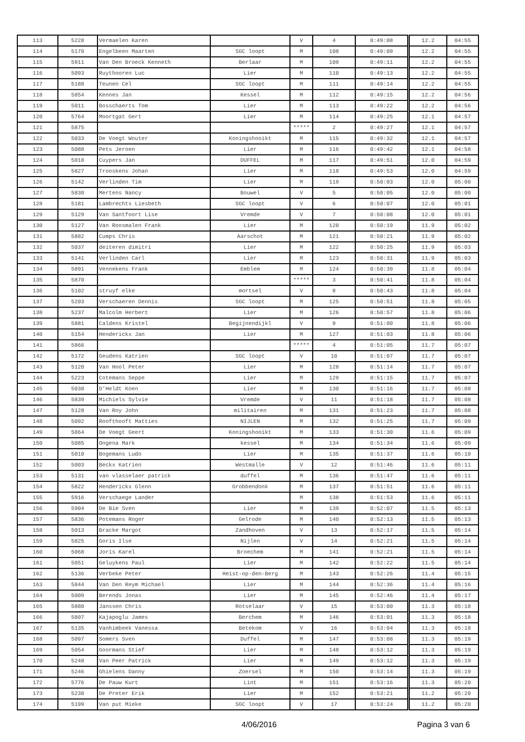| 113 | 5228 | Vermaelen Karen | | V | 4 | 0:49:08 | 12.2 | 04:55 |
| 114 | 5170 | Engelbeen Maarten | SGC loopt | M | 108 | 0:49:09 | 12.2 | 04:55 |
| 115 | 5911 | Van Den Broeck Kenneth | Berlaar | M | 109 | 0:49:11 | 12.2 | 04:55 |
| 116 | 5093 | Ruythooren Luc | Lier | M | 110 | 0:49:13 | 12.2 | 04:55 |
| 117 | 5188 | Teunen Cel | SGC loopt | M | 111 | 0:49:14 | 12.2 | 04:55 |
| 118 | 5854 | Kennes Jan | Kessel | M | 112 | 0:49:15 | 12.2 | 04:56 |
| 119 | 5011 | Bosschaerts Tom | Lier | M | 113 | 0:49:22 | 12.2 | 04:56 |
| 120 | 5764 | Moortgat Gert | Lier | M | 114 | 0:49:25 | 12.1 | 04:57 |
| 121 | 5875 | | | ***** | 2 | 0:49:27 | 12.1 | 04:57 |
| 122 | 5033 | De Voegt Wouter | Koningshooikt | M | 115 | 0:49:32 | 12.1 | 04:57 |
| 123 | 5088 | Pets Jeroen | Lier | M | 116 | 0:49:42 | 12.1 | 04:58 |
| 124 | 5018 | Cuypers Jan | DUFFEL | M | 117 | 0:49:51 | 12.0 | 04:59 |
| 125 | 5827 | Trooskens Johan | Lier | M | 118 | 0:49:53 | 12.0 | 04:59 |
| 126 | 5142 | Verlinden Tim | Lier | M | 119 | 0:50:03 | 12.0 | 05:00 |
| 127 | 5830 | Mertens Nancy | Bouwel | V | 5 | 0:50:05 | 12.0 | 05:00 |
| 128 | 5181 | Lambrechts Liesbeth | SGC loopt | V | 6 | 0:50:07 | 12.0 | 05:01 |
| 129 | 5129 | Van Santfoort Lise | Vremde | V | 7 | 0:50:08 | 12.0 | 05:01 |
| 130 | 5127 | Van Roosmalen Frank | Lier | M | 120 | 0:50:19 | 11.9 | 05:02 |
| 131 | 5882 | Cumps Chris | Aarschot | M | 121 | 0:50:21 | 11.9 | 05:02 |
| 132 | 5037 | deiteren dimitri | Lier | M | 122 | 0:50:25 | 11.9 | 05:03 |
| 133 | 5141 | Verlinden Carl | Lier | M | 123 | 0:50:31 | 11.9 | 05:03 |
| 134 | 5891 | Vennekens Frank | Emblem | M | 124 | 0:50:39 | 11.8 | 05:04 |
| 135 | 5870 | | | ***** | 3 | 0:50:41 | 11.8 | 05:04 |
| 136 | 5102 | struyf elke | mortsel | V | 8 | 0:50:43 | 11.8 | 05:04 |
| 137 | 5203 | Verschaeren Dennis | SGC loopt | M | 125 | 0:50:51 | 11.8 | 05:05 |
| 138 | 5237 | Malcolm Herbert | Lier | M | 126 | 0:50:57 | 11.8 | 05:06 |
| 139 | 5881 | Caldens Kristel | Begijnendijkl | V | 9 | 0:51:00 | 11.8 | 05:06 |
| 140 | 5154 | Henderickx Jan | Lier | M | 127 | 0:51:03 | 11.8 | 05:06 |
| 141 | 5866 | | | ***** | 4 | 0:51:05 | 11.7 | 05:07 |
| 142 | 5172 | Geudens Katrien | SGC loopt | V | 10 | 0:51:07 | 11.7 | 05:07 |
| 143 | 5120 | Van Hool Peter | Lier | M | 128 | 0:51:14 | 11.7 | 05:07 |
| 144 | 5223 | Cotemans Seppe | Lier | M | 129 | 0:51:15 | 11.7 | 05:07 |
| 145 | 5038 | D'Heldt Koen | Lier | M | 130 | 0:51:16 | 11.7 | 05:08 |
| 146 | 5839 | Michiels Sylvie | Vremde | V | 11 | 0:51:18 | 11.7 | 05:08 |
| 147 | 5128 | Van Roy John | militairen | M | 131 | 0:51:23 | 11.7 | 05:08 |
| 148 | 5092 | Roofthooft Matties | NIJLEN | M | 132 | 0:51:25 | 11.7 | 05:09 |
| 149 | 5864 | De Voegt Geert | Koningshooikt | M | 133 | 0:51:30 | 11.6 | 05:09 |
| 150 | 5085 | Ongena Mark | kessel | M | 134 | 0:51:34 | 11.6 | 05:09 |
| 151 | 5010 | Bogemans Ludo | Lier | M | 135 | 0:51:37 | 11.6 | 05:10 |
| 152 | 5003 | Beckx Katrien | Westmalle | V | 12 | 0:51:46 | 11.6 | 05:11 |
| 153 | 5131 | van vlasselaer patrick | duffel | M | 136 | 0:51:47 | 11.6 | 05:11 |
| 154 | 5822 | Henderickx Glenn | Grobbendonk | M | 137 | 0:51:51 | 11.6 | 05:11 |
| 155 | 5916 | Verschaege Lander | | M | 138 | 0:51:53 | 11.6 | 05:11 |
| 156 | 5904 | De Bie Sven | Lier | M | 139 | 0:52:07 | 11.5 | 05:13 |
| 157 | 5836 | Potemans Roger | Gelrode | M | 140 | 0:52:13 | 11.5 | 05:13 |
| 158 | 5013 | Bracke Margot | Zandhoven | V | 13 | 0:52:17 | 11.5 | 05:14 |
| 159 | 5825 | Goris Ilse | Nijlen | V | 14 | 0:52:21 | 11.5 | 05:14 |
| 160 | 5068 | Joris Karel | Broechem | M | 141 | 0:52:21 | 11.5 | 05:14 |
| 161 | 5051 | Geluykens Paul | Lier | M | 142 | 0:52:22 | 11.5 | 05:14 |
| 162 | 5136 | Verbeke Peter | Heist-op-den-Berg | M | 143 | 0:52:26 | 11.4 | 05:15 |
| 163 | 5844 | Van Den Reym Michael | Lier | M | 144 | 0:52:36 | 11.4 | 05:16 |
| 164 | 5009 | Berends Jonas | Lier | M | 145 | 0:52:46 | 11.4 | 05:17 |
| 165 | 5880 | Janssen Chris | Rotselaar | V | 15 | 0:53:00 | 11.3 | 05:18 |
| 166 | 5807 | Kajapoglu James | Berchem | M | 146 | 0:53:01 | 11.3 | 05:18 |
| 167 | 5135 | Vanhimbeek Vanessa | Betekom | V | 16 | 0:53:04 | 11.3 | 05:18 |
| 168 | 5097 | Somers Sven | Duffel | M | 147 | 0:53:08 | 11.3 | 05:19 |
| 169 | 5054 | Goormans Stief | Lier | M | 148 | 0:53:12 | 11.3 | 05:19 |
| 170 | 5248 | Van Peer Patrick | Lier | M | 149 | 0:53:12 | 11.3 | 05:19 |
| 171 | 5246 | Ghielens Danny | Zoersel | M | 150 | 0:53:14 | 11.3 | 05:19 |
| 172 | 5776 | De Pauw Kurt | Lint | M | 151 | 0:53:16 | 11.3 | 05:20 |
| 173 | 5238 | De Preter Erik | Lier | M | 152 | 0:53:21 | 11.2 | 05:20 |
| 174 | 5199 | Van put Mieke | SGC loopt | V | 17 | 0:53:24 | 11.2 | 05:20 |
4/06/2016 Pagina 3 van 6